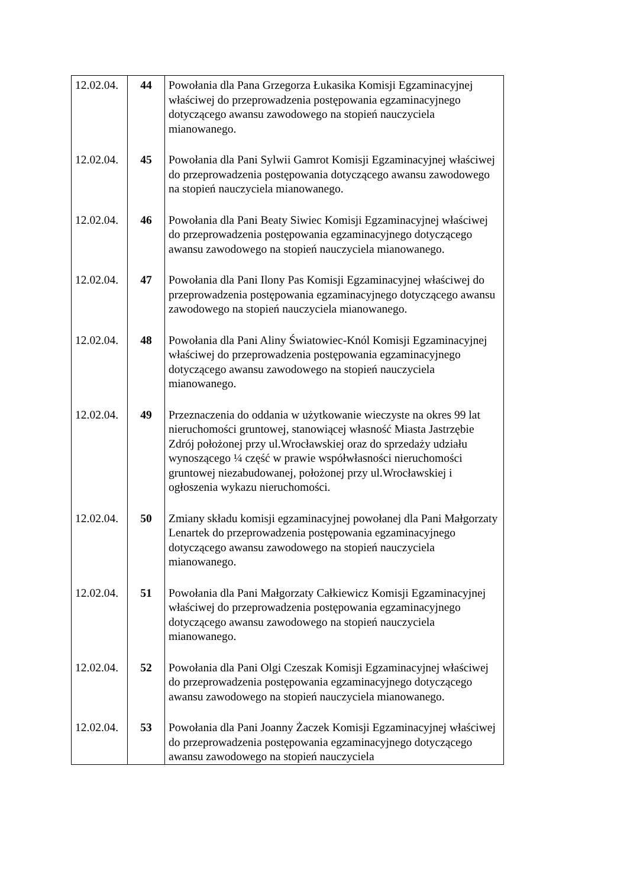| 12.02.04. | 44 | Powołania dla Pana Grzegorza Łukasika Komisji Egzaminacyjnej właściwej do przeprowadzenia postępowania egzaminacyjnego dotyczącego awansu zawodowego na stopień nauczyciela mianowanego. |
| 12.02.04. | 45 | Powołania dla Pani Sylwii Gamrot Komisji Egzaminacyjnej właściwej do przeprowadzenia postępowania dotyczącego awansu zawodowego na stopień nauczyciela mianowanego. |
| 12.02.04. | 46 | Powołania dla Pani Beaty Siwiec Komisji Egzaminacyjnej właściwej do przeprowadzenia postępowania egzaminacyjnego dotyczącego awansu zawodowego na stopień nauczyciela mianowanego. |
| 12.02.04. | 47 | Powołania dla Pani Ilony Pas Komisji Egzaminacyjnej właściwej do przeprowadzenia postępowania egzaminacyjnego dotyczącego awansu zawodowego na stopień nauczyciela mianowanego. |
| 12.02.04. | 48 | Powołania dla Pani Aliny Światowiec-Knól Komisji Egzaminacyjnej właściwej do przeprowadzenia postępowania egzaminacyjnego dotyczącego awansu zawodowego na stopień nauczyciela mianowanego. |
| 12.02.04. | 49 | Przeznaczenia do oddania w użytkowanie wieczyste na okres 99 lat nieruchomości gruntowej, stanowiącej własność Miasta Jastrzębie Zdrój położonej przy ul.Wrocławskiej oraz do sprzedaży udziału wynoszącego ¼ część w prawie współwłasności nieruchomości gruntowej niezabudowanej, położonej przy ul.Wrocławskiej i ogłoszenia wykazu nieruchomości. |
| 12.02.04. | 50 | Zmiany składu komisji egzaminacyjnej powołanej dla Pani Małgorzaty Lenartek do przeprowadzenia postępowania egzaminacyjnego dotyczącego awansu zawodowego na stopień nauczyciela mianowanego. |
| 12.02.04. | 51 | Powołania dla Pani Małgorzaty Całkiewicz Komisji Egzaminacyjnej właściwej do przeprowadzenia postępowania egzaminacyjnego dotyczącego awansu zawodowego na stopień nauczyciela mianowanego. |
| 12.02.04. | 52 | Powołania dla Pani Olgi Czeszak Komisji Egzaminacyjnej właściwej do przeprowadzenia postępowania egzaminacyjnego dotyczącego awansu zawodowego na stopień nauczyciela mianowanego. |
| 12.02.04. | 53 | Powołania dla Pani Joanny Żaczek Komisji Egzaminacyjnej właściwej do przeprowadzenia postępowania egzaminacyjnego dotyczącego awansu zawodowego na stopień nauczyciela |